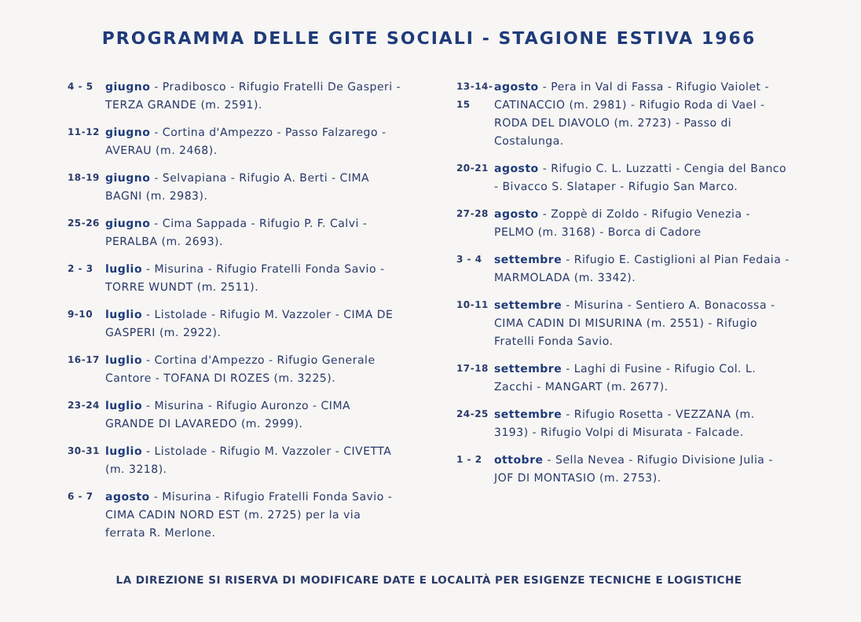PROGRAMMA DELLE GITE SOCIALI - STAGIONE ESTIVA 1966
4 - 5 giugno - Pradibosco - Rifugio Fratelli De Gasperi - TERZA GRANDE (m. 2591).
11-12 giugno - Cortina d'Ampezzo - Passo Falzarego - AVERAU (m. 2468).
18-19 giugno - Selvapiana - Rifugio A. Berti - CIMA BAGNI (m. 2983).
25-26 giugno - Cima Sappada - Rifugio P. F. Calvi - PERALBA (m. 2693).
2 - 3 luglio - Misurina - Rifugio Fratelli Fonda Savio - TORRE WUNDT (m. 2511).
9-10 luglio - Listolade - Rifugio M. Vazzoler - CIMA DE GASPERI (m. 2922).
16-17 luglio - Cortina d'Ampezzo - Rifugio Generale Cantore - TOFANA DI ROZES (m. 3225).
23-24 luglio - Misurina - Rifugio Auronzo - CIMA GRANDE DI LAVAREDO (m. 2999).
30-31 luglio - Listolade - Rifugio M. Vazzoler - CIVETTA (m. 3218).
6 - 7 agosto - Misurina - Rifugio Fratelli Fonda Savio - CIMA CADIN NORD EST (m. 2725) per la via ferrata R. Merlone.
13-14-15 agosto - Pera in Val di Fassa - Rifugio Vaiolet - CATINACCIO (m. 2981) - Rifugio Roda di Vael - RODA DEL DIAVOLO (m. 2723) - Passo di Costalunga.
20-21 agosto - Rifugio C. L. Luzzatti - Cengia del Banco - Bivacco S. Slataper - Rifugio San Marco.
27-28 agosto - Zoppè di Zoldo - Rifugio Venezia - PELMO (m. 3168) - Borca di Cadore
3 - 4 settembre - Rifugio E. Castiglioni al Pian Fedaia - MARMOLADA (m. 3342).
10-11 settembre - Misurina - Sentiero A. Bonacossa - CIMA CADIN DI MISURINA (m. 2551) - Rifugio Fratelli Fonda Savio.
17-18 settembre - Laghi di Fusine - Rifugio Col. L. Zacchi - MANGART (m. 2677).
24-25 settembre - Rifugio Rosetta - VEZZANA (m. 3193) - Rifugio Volpi di Misurata - Falcade.
1 - 2 ottobre - Sella Nevea - Rifugio Divisione Julia - JOF DI MONTASIO (m. 2753).
LA DIREZIONE SI RISERVA DI MODIFICARE DATE E LOCALITÀ PER ESIGENZE TECNICHE E LOGISTICHE